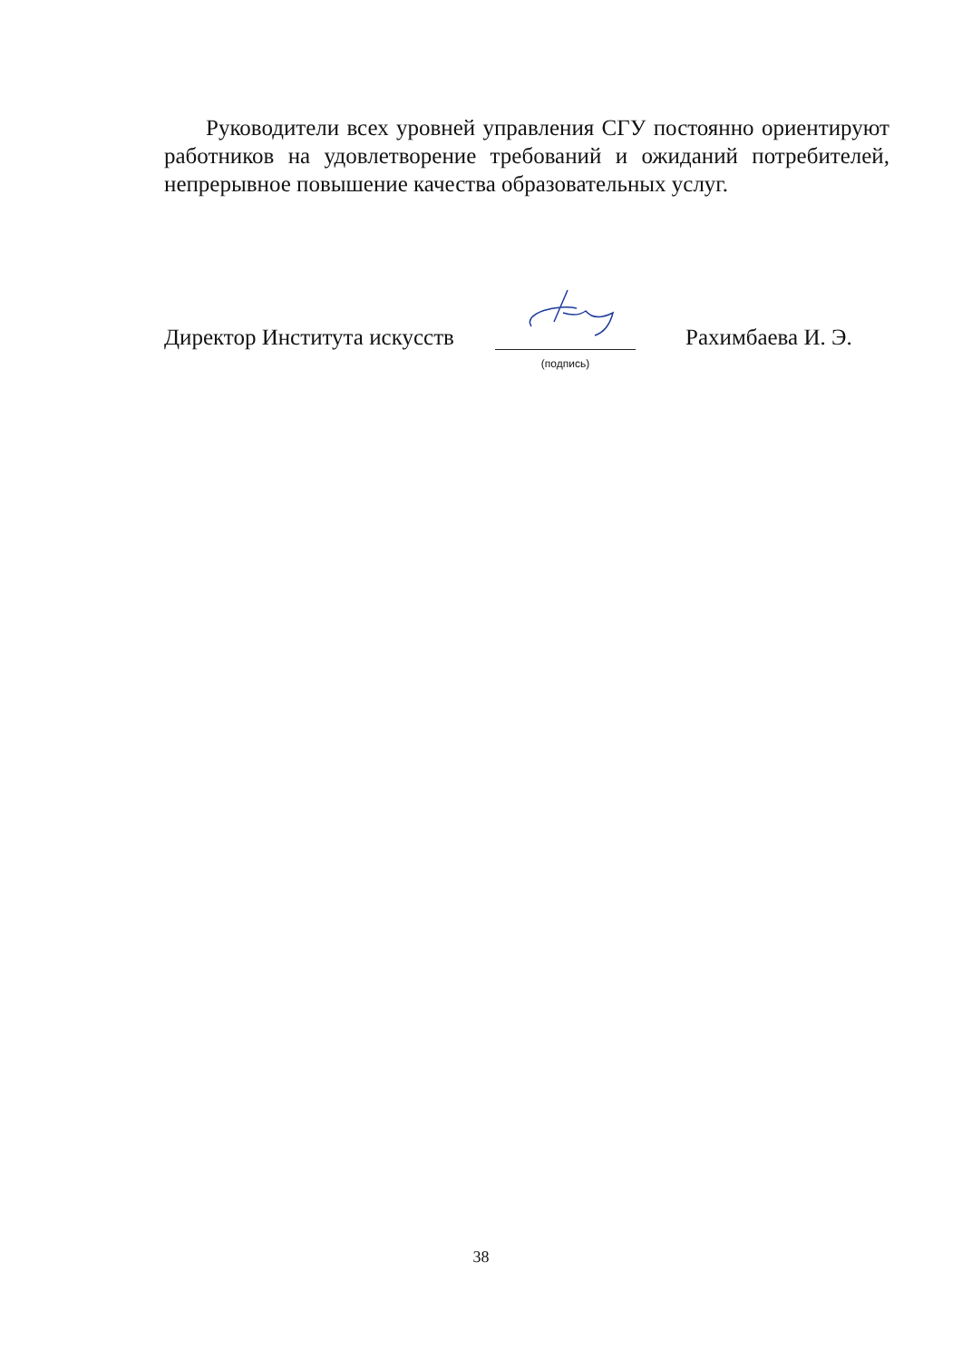Руководители всех уровней управления СГУ постоянно ориентируют работников на удовлетворение требований и ожиданий потребителей, непрерывное повышение качества образовательных услуг.
Директор Института искусств
(подпись)
Рахимбаева И. Э.
38